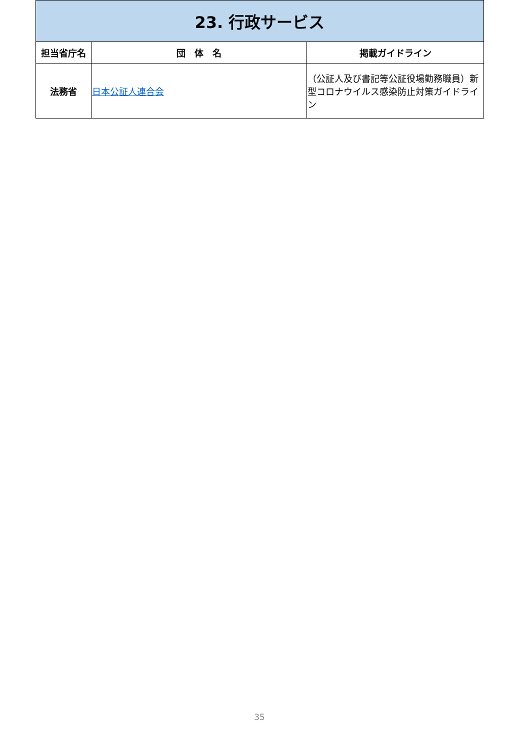| 23. 行政サービス | | |
| 担当省庁名 | 団 体 名 | 掲載ガイドライン |
| 法務省 | 日本公証人連合会 | （公証人及び書記等公証役場勤務職員）新型コロナウイルス感染防止対策ガイドライン |
35